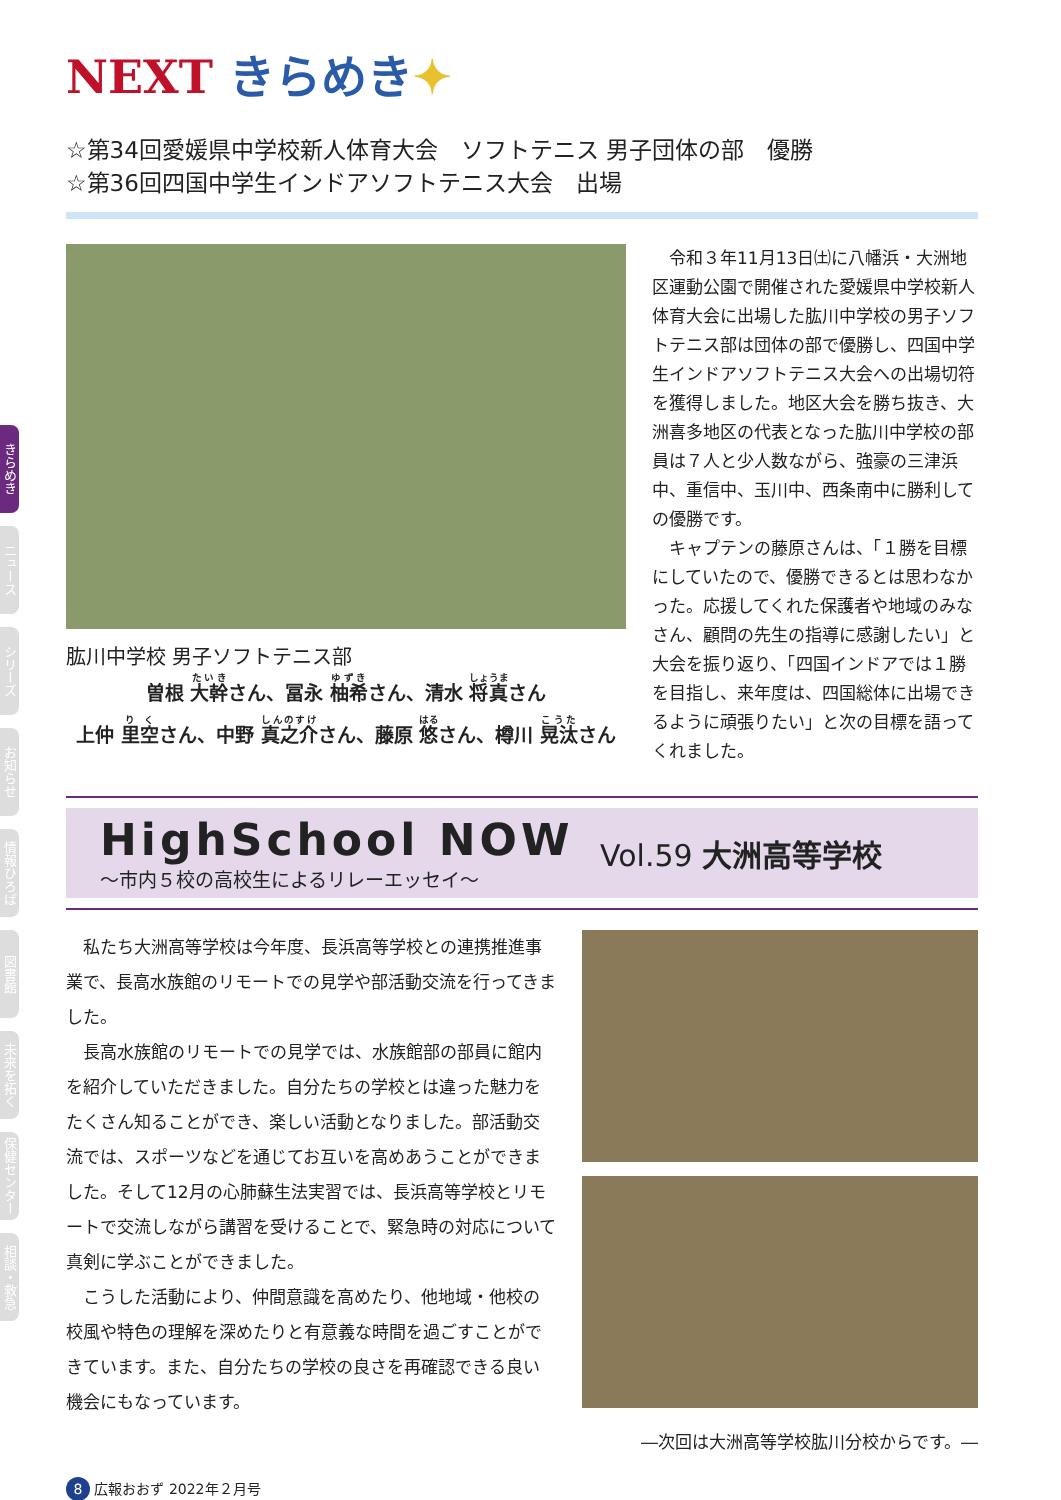きらめき
ニュース
シリーズ
お知らせ
情報ひろば
図書館
未来を拓く
保健センター
相談・救急
NEXT きらめき✦
☆第34回愛媛県中学校新人体育大会　ソフトテニス 男子団体の部　優勝
☆第36回四国中学生インドアソフトテニス大会　出場
肱川中学校 男子ソフトテニス部
曽根 大幹さん、冨永 柚希さん、清水 将真さん
上仲 里空さん、中野 真之介さん、藤原 悠さん、樽川 晃汰さん
　令和３年11月13日㈯に八幡浜・大洲地区運動公園で開催された愛媛県中学校新人体育大会に出場した肱川中学校の男子ソフトテニス部は団体の部で優勝し、四国中学生インドアソフトテニス大会への出場切符を獲得しました。地区大会を勝ち抜き、大洲喜多地区の代表となった肱川中学校の部員は７人と少人数ながら、強豪の三津浜中、重信中、玉川中、西条南中に勝利しての優勝です。
　キャプテンの藤原さんは、「１勝を目標にしていたので、優勝できるとは思わなかった。応援してくれた保護者や地域のみなさん、顧問の先生の指導に感謝したい」と大会を振り返り、「四国インドアでは１勝を目指し、来年度は、四国総体に出場できるように頑張りたい」と次の目標を語ってくれました。
HighSchool NOW
～市内５校の高校生によるリレーエッセイ～
Vol.59 大洲高等学校
　私たち大洲高等学校は今年度、長浜高等学校との連携推進事業で、長高水族館のリモートでの見学や部活動交流を行ってきました。
　長高水族館のリモートでの見学では、水族館部の部員に館内を紹介していただきました。自分たちの学校とは違った魅力をたくさん知ることができ、楽しい活動となりました。部活動交流では、スポーツなどを通じてお互いを高めあうことができました。そして12月の心肺蘇生法実習では、長浜高等学校とリモートで交流しながら講習を受けることで、緊急時の対応について真剣に学ぶことができました。
　こうした活動により、仲間意識を高めたり、他地域・他校の校風や特色の理解を深めたりと有意義な時間を過ごすことができています。また、自分たちの学校の良さを再確認できる良い機会にもなっています。
―次回は大洲高等学校肱川分校からです。―
8 広報おおず 2022年２月号